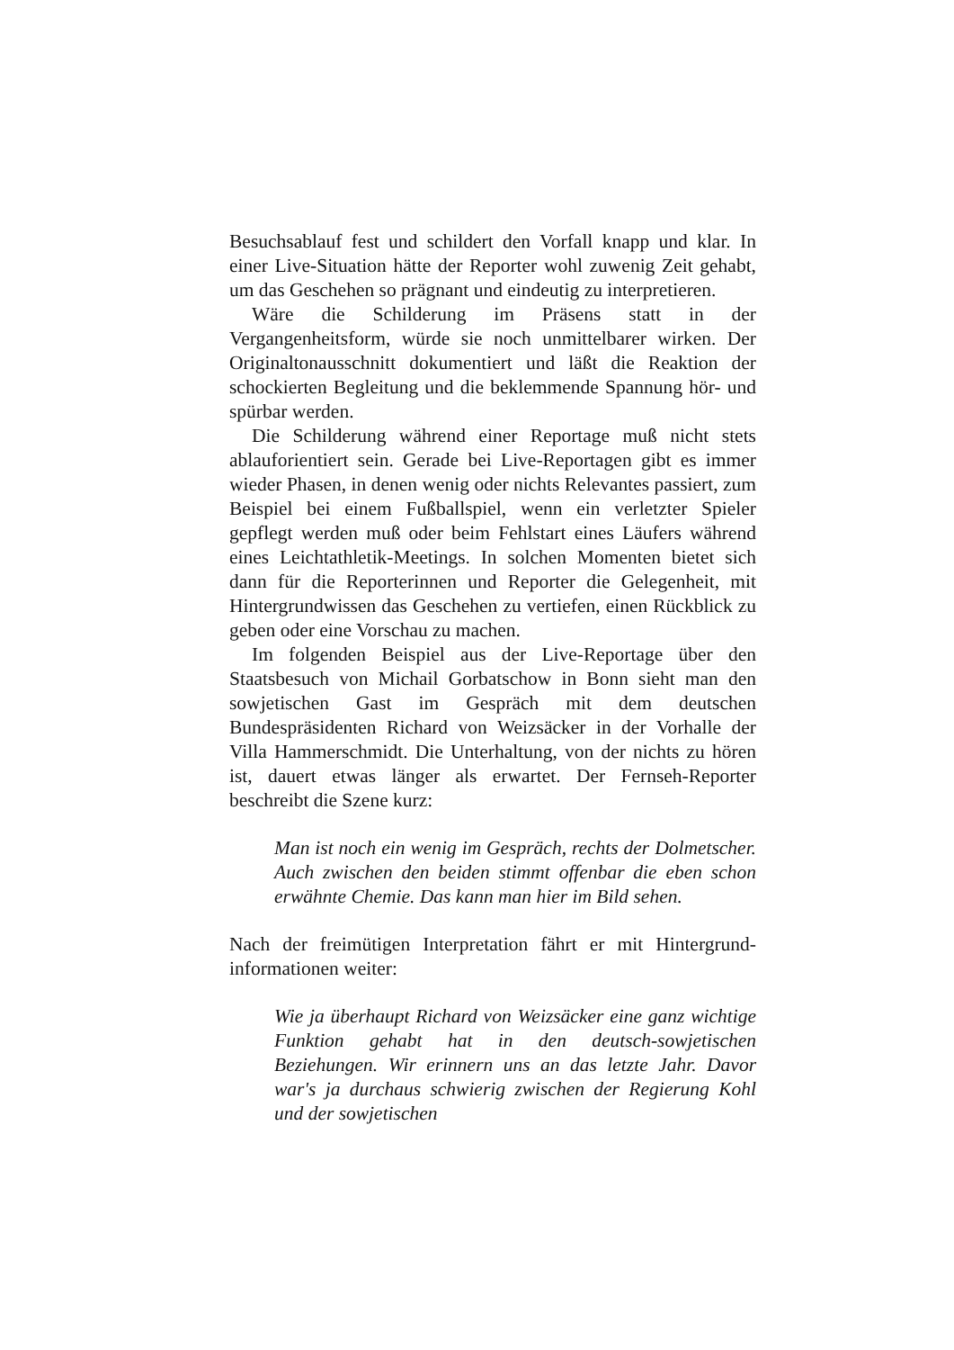Besuchsablauf fest und schildert den Vorfall knapp und klar. In einer Live-Situation hätte der Reporter wohl zuwenig Zeit gehabt, um das Geschehen so prägnant und eindeutig zu interpretieren.
Wäre die Schilderung im Präsens statt in der Vergangenheitsform, würde sie noch unmittelbarer wirken. Der Originaltonausschnitt dokumentiert und läßt die Reaktion der schockierten Begleitung und die beklemmende Spannung hör- und spürbar werden.
Die Schilderung während einer Reportage muß nicht stets ablauforientiert sein. Gerade bei Live-Reportagen gibt es immer wieder Phasen, in denen wenig oder nichts Relevantes passiert, zum Beispiel bei einem Fußballspiel, wenn ein verletzter Spieler gepflegt werden muß oder beim Fehlstart eines Läufers während eines Leichtathletik-Meetings. In solchen Momenten bietet sich dann für die Reporterinnen und Reporter die Gelegenheit, mit Hintergrundwissen das Geschehen zu vertiefen, einen Rückblick zu geben oder eine Vorschau zu machen.
Im folgenden Beispiel aus der Live-Reportage über den Staatsbesuch von Michail Gorbatschow in Bonn sieht man den sowjetischen Gast im Gespräch mit dem deutschen Bundespräsidenten Richard von Weizsäcker in der Vorhalle der Villa Hammerschmidt. Die Unterhaltung, von der nichts zu hören ist, dauert etwas länger als erwartet. Der Fernseh-Reporter beschreibt die Szene kurz:
Man ist noch ein wenig im Gespräch, rechts der Dolmetscher. Auch zwischen den beiden stimmt offenbar die eben schon erwähnte Chemie. Das kann man hier im Bild sehen.
Nach der freimütigen Interpretation fährt er mit Hintergrund-informationen weiter:
Wie ja überhaupt Richard von Weizsäcker eine ganz wichtige Funktion gehabt hat in den deutsch-sowjetischen Beziehungen. Wir erinnern uns an das letzte Jahr. Davor war's ja durchaus schwierig zwischen der Regierung Kohl und der sowjetischen